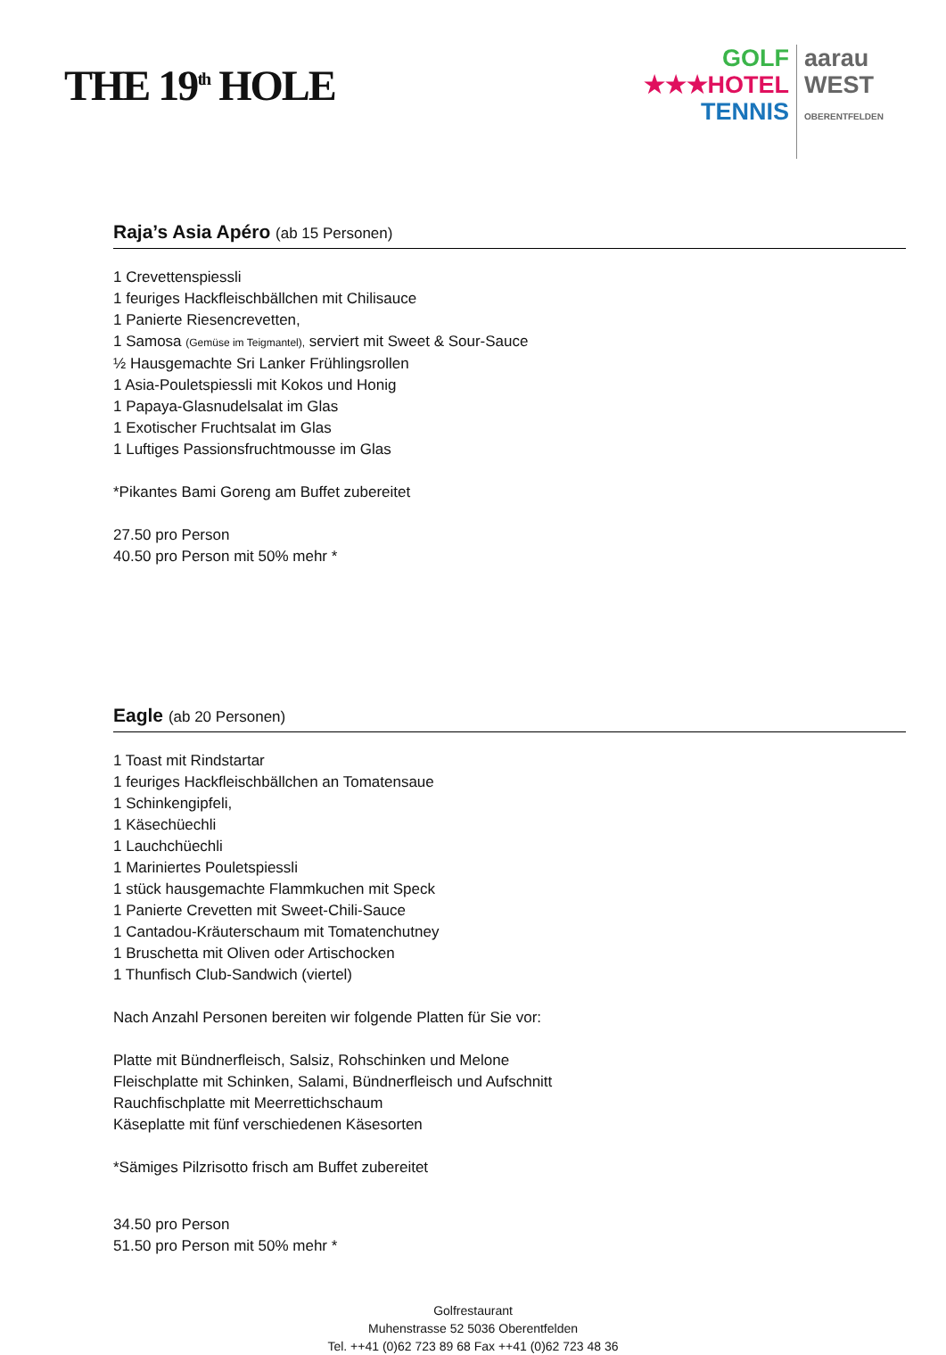THE 19<sup>th</sup> HOLE
GOLF
★★★HOTEL
TENNIS
aarau
WEST
OBERENTFELDEN
Raja’s Asia Apéro (ab 15 Personen)
1 Crevettenspiessli
1 feuriges Hackfleischbällchen mit Chilisauce
1 Panierte Riesencrevetten,
1 Samosa (Gemüse im Teigmantel), serviert mit Sweet & Sour-Sauce
½ Hausgemachte Sri Lanker Frühlingsrollen
1 Asia-Pouletspiessli mit Kokos und Honig
1 Papaya-Glasnudelsalat im Glas
1 Exotischer Fruchtsalat im Glas
1 Luftiges Passionsfruchtmousse im Glas
*Pikantes Bami Goreng am Buffet zubereitet
27.50 pro Person
40.50 pro Person mit 50% mehr *
Eagle (ab 20 Personen)
1 Toast mit Rindstartar
1 feuriges Hackfleischbällchen an Tomatensaue
1 Schinkengipfeli,
1 Käsechüechli
1 Lauchchüechli
1 Mariniertes Pouletspiessli
1 stück hausgemachte Flammkuchen mit Speck
1 Panierte Crevetten mit Sweet-Chili-Sauce
1 Cantadou-Kräuterschaum mit Tomatenchutney
1 Bruschetta mit Oliven oder Artischocken
1 Thunfisch Club-Sandwich (viertel)
Nach Anzahl Personen bereiten wir folgende Platten für Sie vor:
Platte mit Bündnerfleisch, Salsiz, Rohschinken und Melone
Fleischplatte mit Schinken, Salami, Bündnerfleisch und Aufschnitt
Rauchfischplatte mit Meerrettichschaum
Käseplatte mit fünf verschiedenen Käsesorten
*Sämiges Pilzrisotto frisch am Buffet zubereitet
34.50 pro Person
51.50 pro Person mit 50% mehr *
Golfrestaurant
Muhenstrasse 52 5036 Oberentfelden
Tel. ++41 (0)62 723 89 68 Fax ++41 (0)62 723 48 36